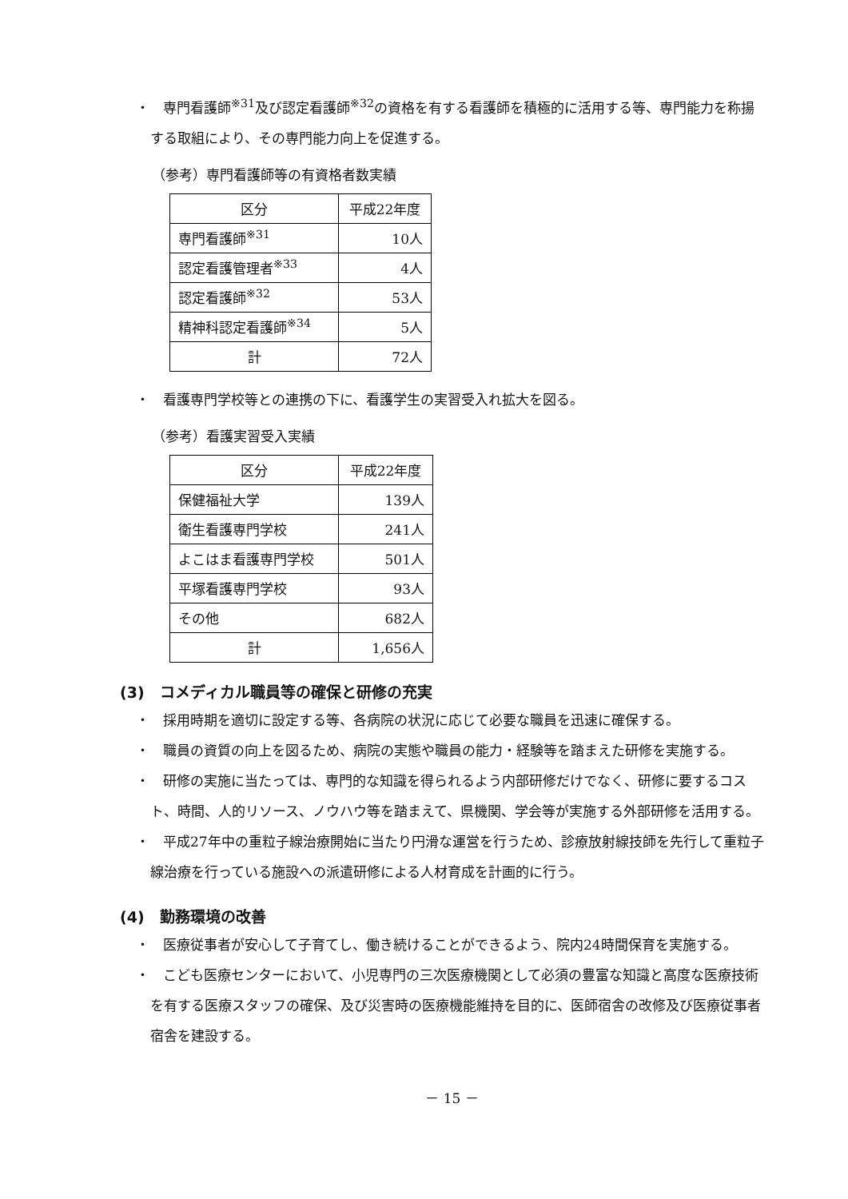・　専門看護師<sup>※31</sup>及び認定看護師<sup>※32</sup>の資格を有する看護師を積極的に活用する等、専門能力を称揚する取組により、その専門能力向上を促進する。
（参考）専門看護師等の有資格者数実績
| 区分 | 平成22年度 |
| 専門看護師<sup>※31</sup> | 10人 |
| 認定看護管理者<sup>※33</sup> | 4人 |
| 認定看護師<sup>※32</sup> | 53人 |
| 精神科認定看護師<sup>※34</sup> | 5人 |
| 計 | 72人 |
・　看護専門学校等との連携の下に、看護学生の実習受入れ拡大を図る。
（参考）看護実習受入実績
| 区分 | 平成22年度 |
| 保健福祉大学 | 139人 |
| 衛生看護専門学校 | 241人 |
| よこはま看護専門学校 | 501人 |
| 平塚看護専門学校 | 93人 |
| その他 | 682人 |
| 計 | 1,656人 |
(3)　コメディカル職員等の確保と研修の充実
・　採用時期を適切に設定する等、各病院の状況に応じて必要な職員を迅速に確保する。
・　職員の資質の向上を図るため、病院の実態や職員の能力・経験等を踏まえた研修を実施する。
・　研修の実施に当たっては、専門的な知識を得られるよう内部研修だけでなく、研修に要するコスト、時間、人的リソース、ノウハウ等を踏まえて、県機関、学会等が実施する外部研修を活用する。
・　平成27年中の重粒子線治療開始に当たり円滑な運営を行うため、診療放射線技師を先行して重粒子線治療を行っている施設への派遣研修による人材育成を計画的に行う。
(4)　勤務環境の改善
・　医療従事者が安心して子育てし、働き続けることができるよう、院内24時間保育を実施する。
・　こども医療センターにおいて、小児専門の三次医療機関として必須の豊富な知識と高度な医療技術を有する医療スタッフの確保、及び災害時の医療機能維持を目的に、医師宿舎の改修及び医療従事者宿舎を建設する。
－ 15 －